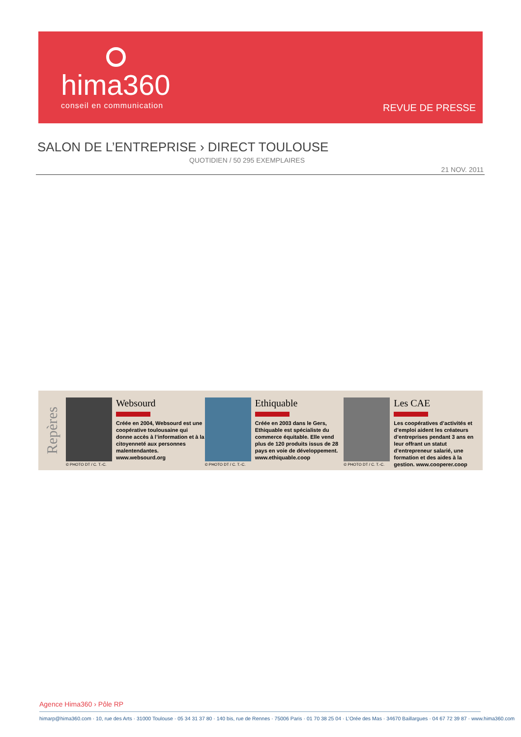hima360
conseil en communication REVUE DE PRESSE
SALON DE L’ENTREPRISE › DIRECT TOULOUSE
QUOTIDIEN / 50 295 EXEMPLAIRES
21 NOV. 2011
Repères
© PHOTO DT / C. T.-C.
Websourd
Créée en 2004, Websourd est une coopérative toulousaine qui donne accès à l’information et à la citoyenneté aux personnes malentendantes. www.websourd.org
© PHOTO DT / C. T.-C.
Ethiquable
Créée en 2003 dans le Gers, Ethiquable est spécialiste du commerce équitable. Elle vend plus de 120 produits issus de 28 pays en voie de développement. www.ethiquable.coop
© PHOTO DT / C. T.-C.
Les CAE
Les coopératives d’activités et d’emploi aident les créateurs d’entreprises pendant 3 ans en leur offrant un statut d’entrepreneur salarié, une formation et des aides à la gestion. www.cooperer.coop
Agence Hima360 › Pôle RP
himarp@hima360.com · 10, rue des Arts · 31000 Toulouse · 05 34 31 37 80 · 140 bis, rue de Rennes · 75006 Paris · 01 70 38 25 04 · L’Orée des Mas · 34670 Baillargues · 04 67 72 39 87 · www.hima360.com